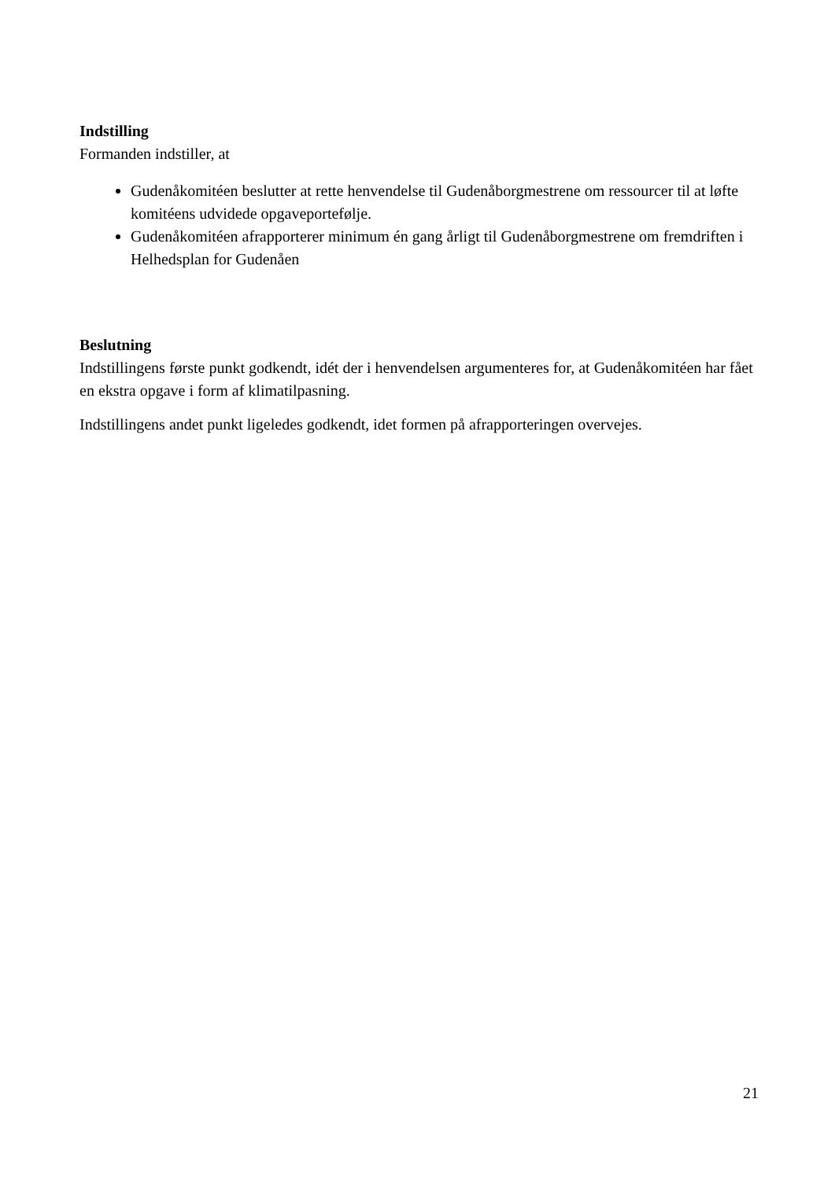Indstilling
Formanden indstiller, at
Gudenåkomitéen beslutter at rette henvendelse til Gudenåborgmestrene om ressourcer til at løfte komitéens udvidede opgaveportefølje.
Gudenåkomitéen afrapporterer minimum én gang årligt til Gudenåborgmestrene om fremdriften i Helhedsplan for Gudenåen
Beslutning
Indstillingens første punkt godkendt, idét der i henvendelsen argumenteres for, at Gudenåkomitéen har fået en ekstra opgave i form af klimatilpasning.
Indstillingens andet punkt ligeledes godkendt, idet formen på afrapporteringen overvejes.
21